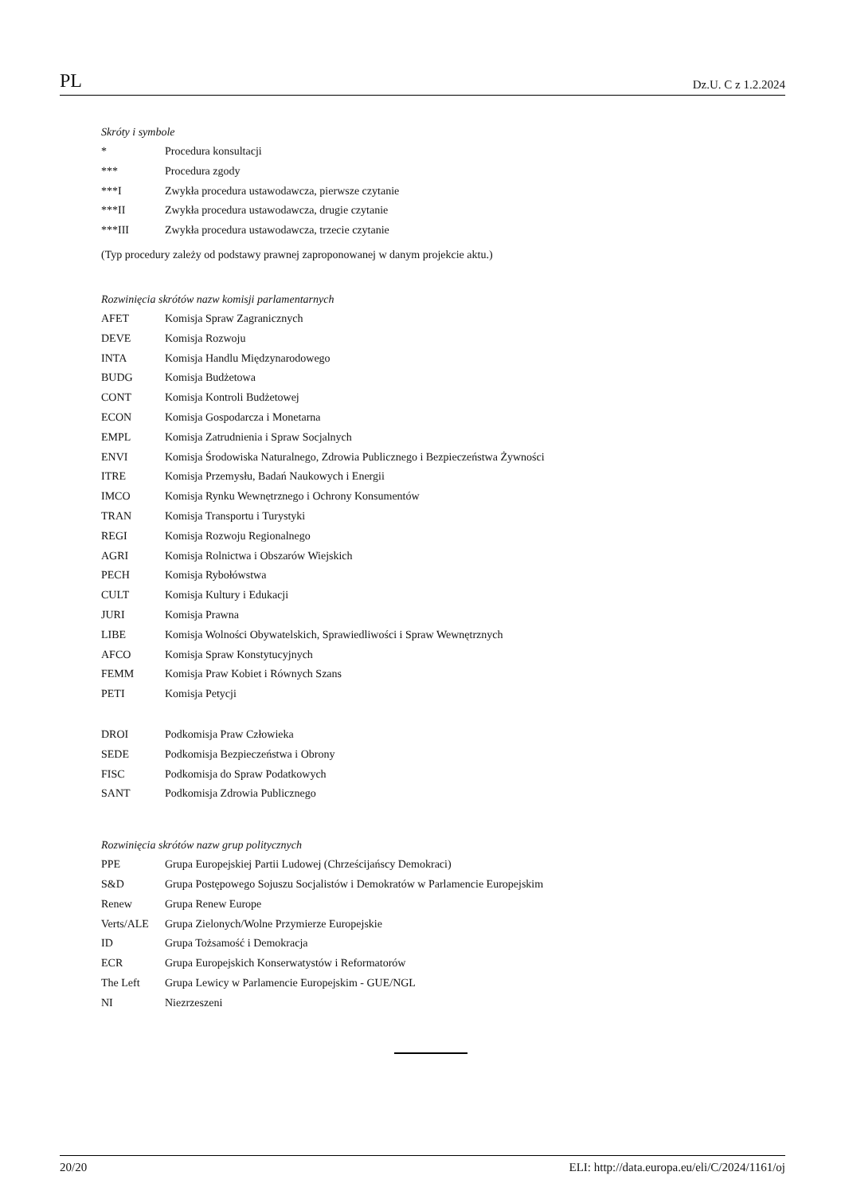PL Dz.U. C z 1.2.2024
Skróty i symbole
* Procedura konsultacji
*** Procedura zgody
***I Zwykła procedura ustawodawcza, pierwsze czytanie
***II Zwykła procedura ustawodawcza, drugie czytanie
***III Zwykła procedura ustawodawcza, trzecie czytanie
(Typ procedury zależy od podstawy prawnej zaproponowanej w danym projekcie aktu.)
Rozwinięcia skrótów nazw komisji parlamentarnych
AFET Komisja Spraw Zagranicznych
DEVE Komisja Rozwoju
INTA Komisja Handlu Międzynarodowego
BUDG Komisja Budżetowa
CONT Komisja Kontroli Budżetowej
ECON Komisja Gospodarcza i Monetarna
EMPL Komisja Zatrudnienia i Spraw Socjalnych
ENVI Komisja Środowiska Naturalnego, Zdrowia Publicznego i Bezpieczeństwa Żywności
ITRE Komisja Przemysłu, Badań Naukowych i Energii
IMCO Komisja Rynku Wewnętrznego i Ochrony Konsumentów
TRAN Komisja Transportu i Turystyki
REGI Komisja Rozwoju Regionalnego
AGRI Komisja Rolnictwa i Obszarów Wiejskich
PECH Komisja Rybołówstwa
CULT Komisja Kultury i Edukacji
JURI Komisja Prawna
LIBE Komisja Wolności Obywatelskich, Sprawiedliwości i Spraw Wewnętrznych
AFCO Komisja Spraw Konstytucyjnych
FEMM Komisja Praw Kobiet i Równych Szans
PETI Komisja Petycji
DROI Podkomisja Praw Człowieka
SEDE Podkomisja Bezpieczeństwa i Obrony
FISC Podkomisja do Spraw Podatkowych
SANT Podkomisja Zdrowia Publicznego
Rozwinięcia skrótów nazw grup politycznych
PPE Grupa Europejskiej Partii Ludowej (Chrześcijańscy Demokraci)
S&D Grupa Postępowego Sojuszu Socjalistów i Demokratów w Parlamencie Europejskim
Renew Grupa Renew Europe
Verts/ALE Grupa Zielonych/Wolne Przymierze Europejskie
ID Grupa Tożsamość i Demokracja
ECR Grupa Europejskich Konserwatystów i Reformatorów
The Left Grupa Lewicy w Parlamencie Europejskim - GUE/NGL
NI Niezrzeszeni
20/20 ELI: http://data.europa.eu/eli/C/2024/1161/oj